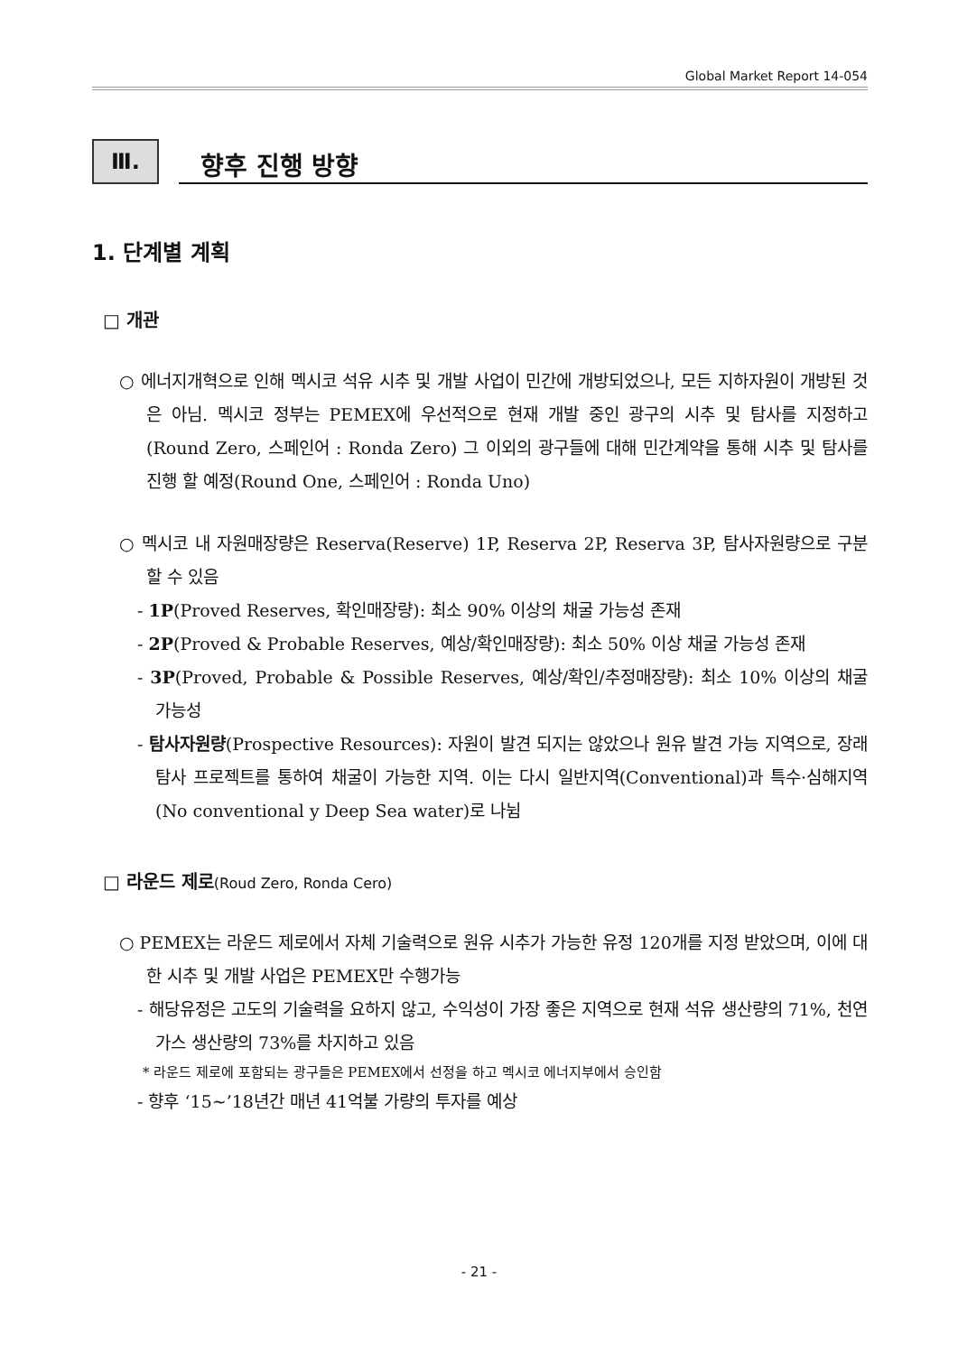Global Market Report 14-054
Ⅲ.
향후 진행 방향
1. 단계별 계획
□ 개관
○ 에너지개혁으로 인해 멕시코 석유 시추 및 개발 사업이 민간에 개방되었으나, 모든 지하자원이 개방된 것은 아님. 멕시코 정부는 PEMEX에 우선적으로 현재 개발 중인 광구의 시추 및 탐사를 지정하고(Round Zero, 스페인어 : Ronda Zero) 그 이외의 광구들에 대해 민간계약을 통해 시추 및 탐사를 진행 할 예정(Round One, 스페인어 : Ronda Uno)
○ 멕시코 내 자원매장량은 Reserva(Reserve) 1P, Reserva 2P, Reserva 3P, 탐사자원량으로 구분할 수 있음
- 1P(Proved Reserves, 확인매장량): 최소 90% 이상의 채굴 가능성 존재
- 2P(Proved & Probable Reserves, 예상/확인매장량): 최소 50% 이상 채굴 가능성 존재
- 3P(Proved, Probable & Possible Reserves, 예상/확인/추정매장량): 최소 10% 이상의 채굴 가능성
- 탐사자원량(Prospective Resources): 자원이 발견 되지는 않았으나 원유 발견 가능 지역으로, 장래 탐사 프로젝트를 통하여 채굴이 가능한 지역. 이는 다시 일반지역(Conventional)과 특수·심해지역(No conventional y Deep Sea water)로 나뉨
□ 라운드 제로(Roud Zero, Ronda Cero)
○ PEMEX는 라운드 제로에서 자체 기술력으로 원유 시추가 가능한 유정 120개를 지정 받았으며, 이에 대한 시추 및 개발 사업은 PEMEX만 수행가능
- 해당유정은 고도의 기술력을 요하지 않고, 수익성이 가장 좋은 지역으로 현재 석유 생산량의 71%, 천연 가스 생산량의 73%를 차지하고 있음
* 라운드 제로에 포함되는 광구들은 PEMEX에서 선정을 하고 멕시코 에너지부에서 승인함
- 향후 ‘15~’18년간 매년 41억불 가량의 투자를 예상
- 21 -